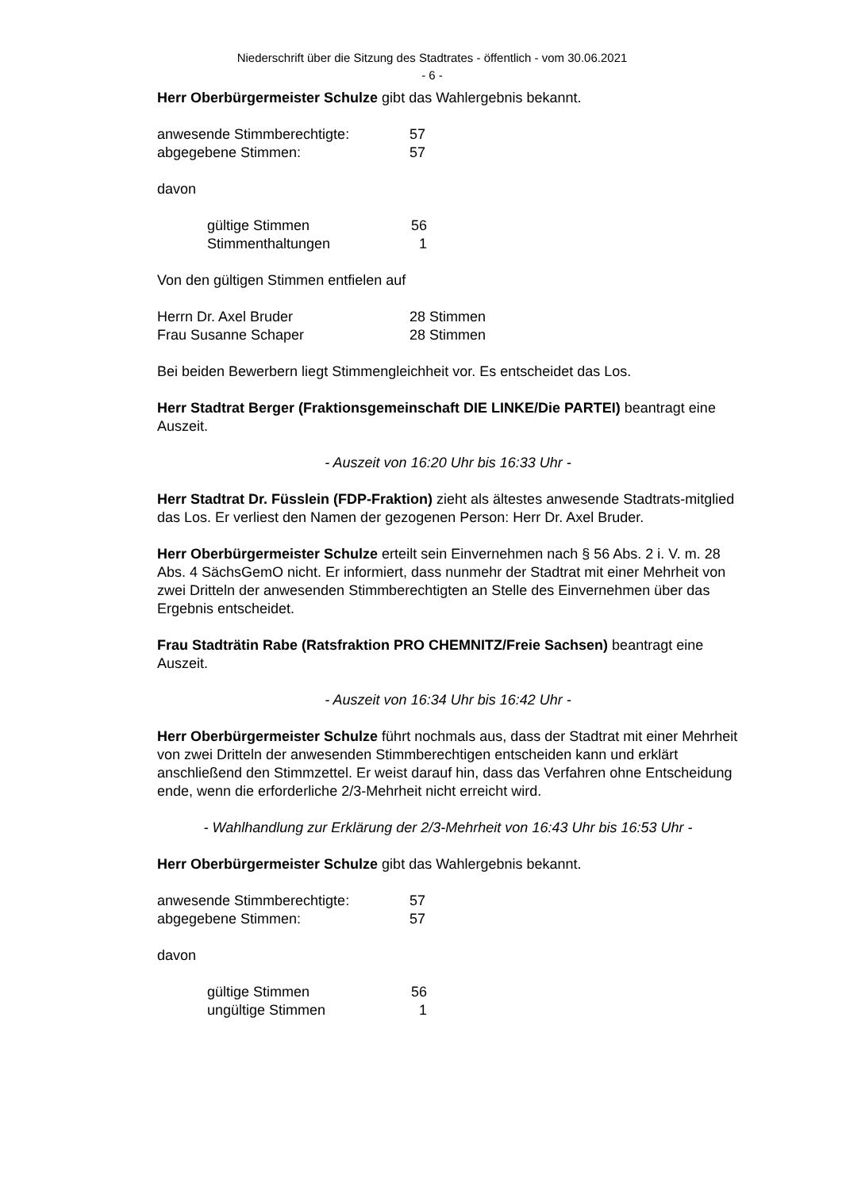Niederschrift über die Sitzung des Stadtrates - öffentlich - vom 30.06.2021
- 6 -
Herr Oberbürgermeister Schulze gibt das Wahlergebnis bekannt.
anwesende Stimmberechtigte: 57
abgegebene Stimmen: 57
davon
gültige Stimmen 56
Stimmenthaltungen 1
Von den gültigen Stimmen entfielen auf
Herrn Dr. Axel Bruder 28 Stimmen
Frau Susanne Schaper 28 Stimmen
Bei beiden Bewerbern liegt Stimmengleichheit vor. Es entscheidet das Los.
Herr Stadtrat Berger (Fraktionsgemeinschaft DIE LINKE/Die PARTEI) beantragt eine Auszeit.
- Auszeit von 16:20 Uhr bis 16:33 Uhr -
Herr Stadtrat Dr. Füsslein (FDP-Fraktion) zieht als ältestes anwesende Stadtrats-mitglied das Los. Er verliest den Namen der gezogenen Person: Herr Dr. Axel Bruder.
Herr Oberbürgermeister Schulze erteilt sein Einvernehmen nach § 56 Abs. 2 i. V. m. 28 Abs. 4 SächsGemO nicht. Er informiert, dass nunmehr der Stadtrat mit einer Mehrheit von zwei Dritteln der anwesenden Stimmberechtigten an Stelle des Einvernehmen über das Ergebnis entscheidet.
Frau Stadträtin Rabe (Ratsfraktion PRO CHEMNITZ/Freie Sachsen) beantragt eine Auszeit.
- Auszeit von 16:34 Uhr bis 16:42 Uhr -
Herr Oberbürgermeister Schulze führt nochmals aus, dass der Stadtrat mit einer Mehrheit von zwei Dritteln der anwesenden Stimmberechtigen entscheiden kann und erklärt anschließend den Stimmzettel. Er weist darauf hin, dass das Verfahren ohne Entscheidung ende, wenn die erforderliche 2/3-Mehrheit nicht erreicht wird.
- Wahlhandlung zur Erklärung der 2/3-Mehrheit von 16:43 Uhr bis 16:53 Uhr -
Herr Oberbürgermeister Schulze gibt das Wahlergebnis bekannt.
anwesende Stimmberechtigte: 57
abgegebene Stimmen: 57
davon
gültige Stimmen 56
ungültige Stimmen 1